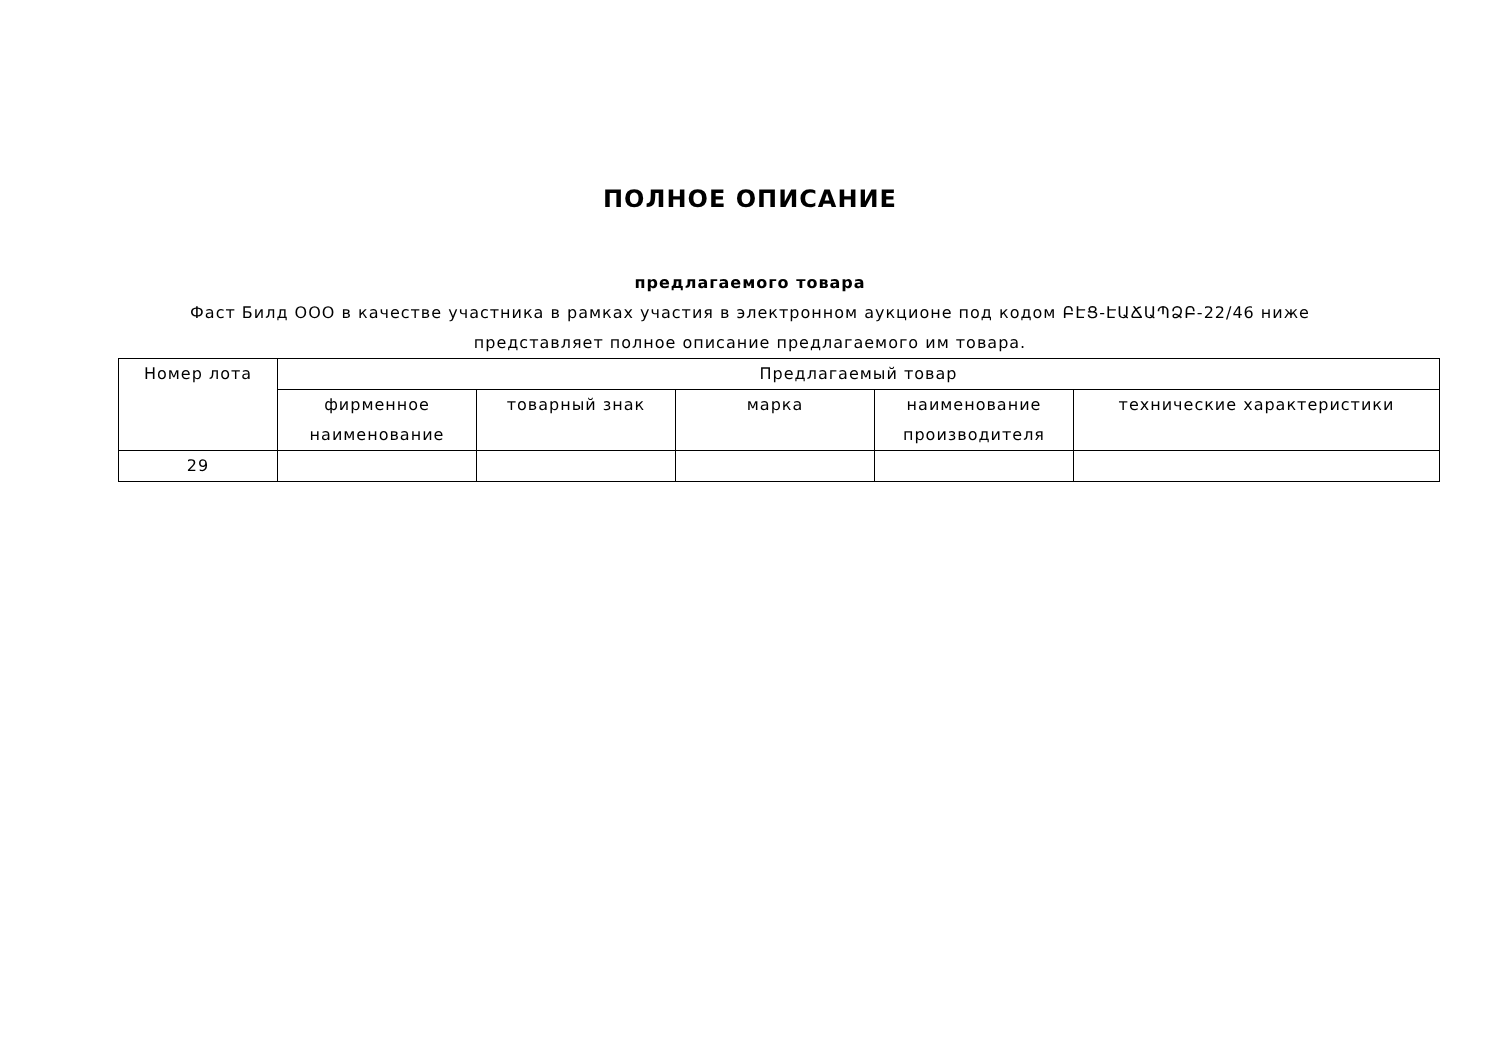ПОЛНОЕ ОПИСАНИЕ
предлагаемого товара
Фаст Билд ООО в качестве участника в рамках участия в электронном аукционе под кодом ԲԷՑ-ԷԱՃԱՊՁԲ-22/46 ниже
представляет полное описание предлагаемого им товара.
| Номер лота | Предлагаемый товар | | | | |
| --- | --- | --- | --- | --- | --- |
| | фирменное наименование | товарный знак | марка | наименование производителя | технические характеристики |
| 29 | | | | | |